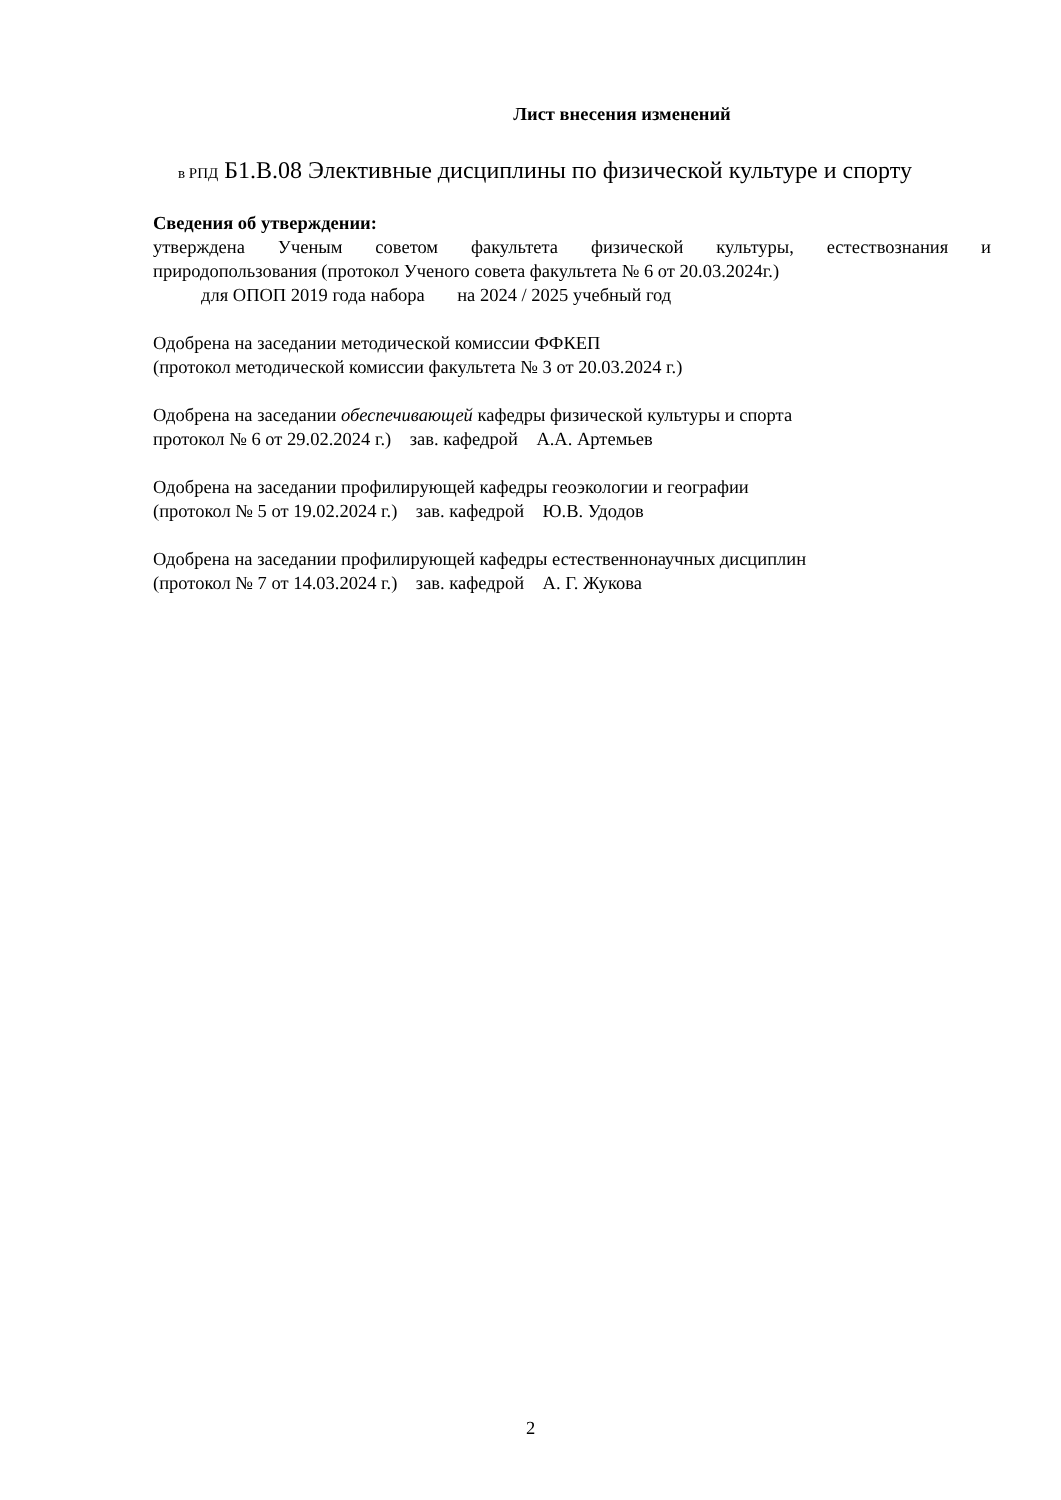Лист внесения изменений
в РПД Б1.В.08 Элективные дисциплины по физической культуре и спорту
Сведения об утверждении:
утверждена Ученым советом факультета физической культуры, естествознания и
природопользования (протокол Ученого совета факультета № 6 от 20.03.2024г.)
для ОПОП 2019 года набора на 2024 / 2025 учебный год
Одобрена на заседании методической комиссии ФФКЕП
(протокол методической комиссии факультета № 3 от 20.03.2024 г.)
Одобрена на заседании обеспечивающей кафедры физической культуры и спорта
протокол № 6 от 29.02.2024 г.) зав. кафедрой А.А. Артемьев
Одобрена на заседании профилирующей кафедры геоэкологии и географии
(протокол № 5 от 19.02.2024 г.) зав. кафедрой Ю.В. Удодов
Одобрена на заседании профилирующей кафедры естественнонаучных дисциплин
(протокол № 7 от 14.03.2024 г.) зав. кафедрой А. Г. Жукова
2